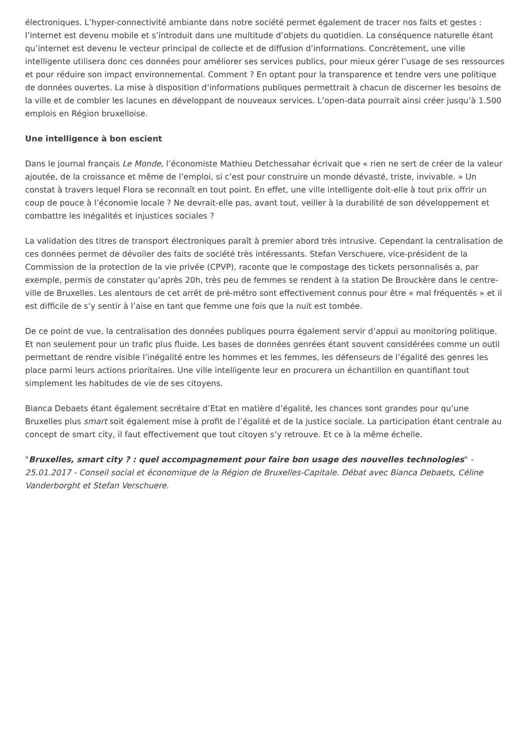électroniques. L’hyper-connectivité ambiante dans notre société permet également de tracer nos faits et gestes : l’internet est devenu mobile et s’introduit dans une multitude d’objets du quotidien. La conséquence naturelle étant qu’internet est devenu le vecteur principal de collecte et de diffusion d’informations. Concrètement, une ville intelligente utilisera donc ces données pour améliorer ses services publics, pour mieux gérer l’usage de ses ressources et pour réduire son impact environnemental. Comment ? En optant pour la transparence et tendre vers une politique de données ouvertes. La mise à disposition d’informations publiques permettrait à chacun de discerner les besoins de la ville et de combler les lacunes en développant de nouveaux services. L’open-data pourrait ainsi créer jusqu’à 1.500 emplois en Région bruxelloise.
Une intelligence à bon escient
Dans le journal français Le Monde, l’économiste Mathieu Detchessahar écrivait que « rien ne sert de créer de la valeur ajoutée, de la croissance et même de l’emploi, si c’est pour construire un monde dévasté, triste, invivable. » Un constat à travers lequel Flora se reconnaît en tout point. En effet, une ville intelligente doit-elle à tout prix offrir un coup de pouce à l’économie locale ? Ne devrait-elle pas, avant tout, veiller à la durabilité de son développement et combattre les inégalités et injustices sociales ?
La validation des titres de transport électroniques paraît à premier abord très intrusive. Cependant la centralisation de ces données permet de dévoiler des faits de société très intéressants. Stefan Verschuere, vice-président de la Commission de la protection de la vie privée (CPVP), raconte que le compostage des tickets personnalisés a, par exemple, permis de constater qu’après 20h, très peu de femmes se rendent à la station De Brouckère dans le centre-ville de Bruxelles. Les alentours de cet arrêt de pré-métro sont effectivement connus pour être « mal fréquentés » et il est difficile de s’y sentir à l’aise en tant que femme une fois que la nuit est tombée.
De ce point de vue, la centralisation des données publiques pourra également servir d’appui au monitoring politique. Et non seulement pour un trafic plus fluide. Les bases de données genrées étant souvent considérées comme un outil permettant de rendre visible l’inégalité entre les hommes et les femmes, les défenseurs de l’égalité des genres les place parmi leurs actions prioritaires. Une ville intelligente leur en procurera un échantillon en quantifiant tout simplement les habitudes de vie de ses citoyens.
Bianca Debaets étant également secrétaire d’Etat en matière d’égalité, les chances sont grandes pour qu’une Bruxelles plus smart soit également mise à profit de l’égalité et de la justice sociale. La participation étant centrale au concept de smart city, il faut effectivement que tout citoyen s’y retrouve. Et ce à la même échelle.
"Bruxelles, smart city ? : quel accompagnement pour faire bon usage des nouvelles technologies" - 25.01.2017 - Conseil social et économique de la Région de Bruxelles-Capitale. Débat avec Bianca Debaets, Céline Vanderborght et Stefan Verschuere.